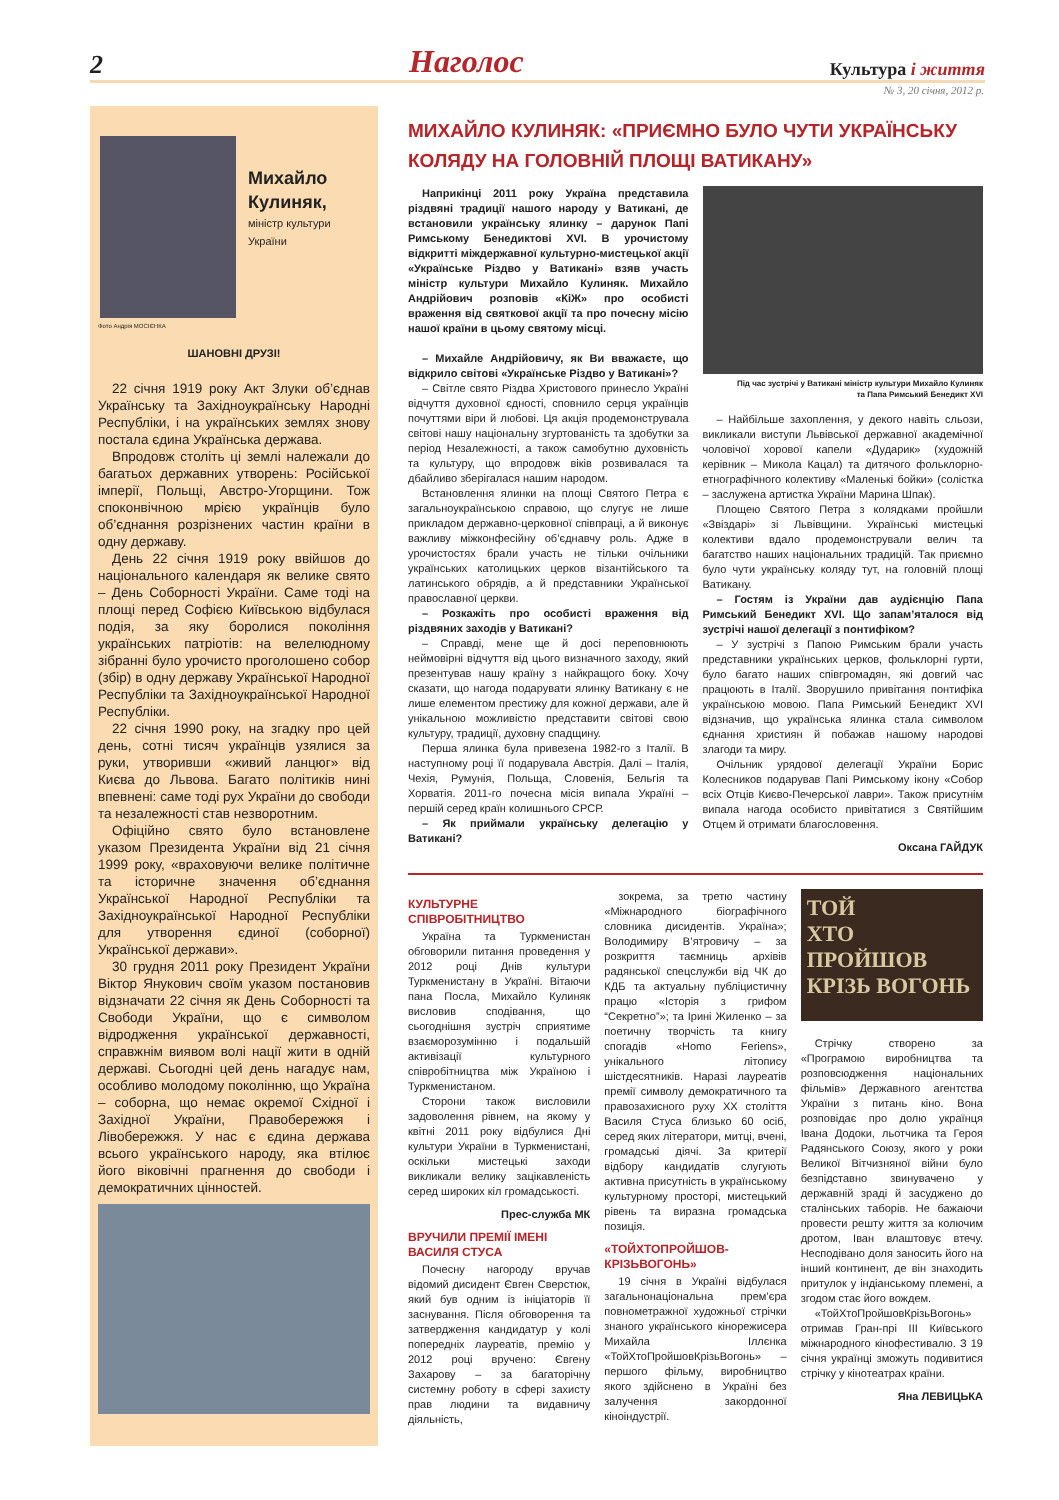2 Наголос Культура і життя
№ 3, 20 січня, 2012 р.
Михайло
Кулиняк,
міністр культури
України
Фото Андрія МОСІЄНКА
ШАНОВНІ ДРУЗІ!
22 січня 1919 року Акт Злуки об’єднав Українську та Західноукраїнську Народні Республіки, і на українських землях знову постала єдина Українська держава.
Впродовж століть ці землі належали до багатьох державних утворень: Російської імперії, Польщі, Австро-Угорщини. Тож споконвічною мрією українців було об’єднання розрізнених частин країни в одну державу.
День 22 січня 1919 року ввійшов до національного календаря як велике свято – День Соборності України. Саме тоді на площі перед Софією Київською відбулася подія, за яку боролися покоління українських патріотів: на велелюдному зібранні було урочисто проголошено собор (збір) в одну державу Української Народної Республіки та Західноукраїнської Народної Республіки.
22 січня 1990 року, на згадку про цей день, сотні тисяч українців узялися за руки, утворивши «живий ланцюг» від Києва до Львова. Багато політиків нині впевнені: саме тоді рух України до свободи та незалежності став незворотним.
Офіційно свято було встановлене указом Президента України від 21 січня 1999 року, «враховуючи велике політичне та історичне значення об’єднання Української Народної Республіки та Західноукраїнської Народної Республіки для утворення єдиної (соборної) Української держави».
30 грудня 2011 року Президент України Віктор Янукович своїм указом постановив відзначати 22 січня як День Соборності та Свободи України, що є символом відродження української державності, справжнім виявом волі нації жити в одній державі. Сьогодні цей день нагадує нам, особливо молодому поколінню, що Україна – соборна, що немає окремої Східної і Західної України, Правобережжя і Лівобережжя. У нас є єдина держава всього українського народу, яка втілює його віковічні прагнення до свободи і демократичних цінностей.
МИХАЙЛО КУЛИНЯК: «ПРИЄМНО БУЛО ЧУТИ УКРАЇНСЬКУ КОЛЯДУ НА ГОЛОВНІЙ ПЛОЩІ ВАТИКАНУ»
Наприкінці 2011 року Україна представила різдвяні традиції нашого народу у Ватикані, де встановили українську ялинку – дарунок Папі Римському Бенедиктові XVI. В урочистому відкритті міждержавної культурно-мистецької акції «Українське Різдво у Ватикані» взяв участь міністр культури Михайло Кулиняк. Михайло Андрійович розповів «КіЖ» про особисті враження від святкової акції та про почесну місію нашої країни в цьому святому місці.
– Михайле Андрійовичу, як Ви вважаєте, що відкрило світові «Українське Різдво у Ватикані»?
– Світле свято Різдва Христового принесло Україні відчуття духовної єдності, сповнило серця українців почуттями віри й любові. Ця акція продемонструвала світові нашу національну згуртованість та здобутки за період Незалежності, а також самобутню духовність та культуру, що впродовж віків розвивалася та дбайливо зберігалася нашим народом.
Встановлення ялинки на площі Святого Петра є загальноукраїнською справою, що слугує не лише прикладом державно-церковної співпраці, а й виконує важливу міжконфесійну об’єднавчу роль. Адже в урочистостях брали участь не тільки очільники українських католицьких церков візантійського та латинського обрядів, а й представники Української православної церкви.
– Розкажіть про особисті враження від різдвяних заходів у Ватикані?
– Справді, мене ще й досі переповнюють неймовірні відчуття від цього визначного заходу, який презентував нашу країну з найкращого боку. Хочу сказати, що нагода подарувати ялинку Ватикану є не лише елементом престижу для кожної держави, але й унікальною можливістю представити світові свою культуру, традиції, духовну спадщину.
Перша ялинка була привезена 1982-го з Італії. В наступному році її подарувала Австрія. Далі – Італія, Чехія, Румунія, Польща, Словенія, Бельгія та Хорватія. 2011-го почесна місія випала Україні – першій серед країн колишнього СРСР.
– Як приймали українську делегацію у Ватикані?
Під час зустрічі у Ватикані міністр культури Михайло Кулиняк
та Папа Римський Бенедикт XVI
– Найбільше захоплення, у декого навіть сльози, викликали виступи Львівської державної академічної чоловічої хорової капели «Дударик» (художній керівник – Микола Кацал) та дитячого фольклорно-етнографічного колективу «Маленькі бойки» (солістка – заслужена артистка України Марина Шпак).
Площею Святого Петра з колядками пройшли «Звіздарі» зі Львівщини. Українські мистецькі колективи вдало продемонстрували велич та багатство наших національних традицій. Так приємно було чути українську коляду тут, на головній площі Ватикану.
– Гостям із України дав аудієнцію Папа Римський Бенедикт XVI. Що запам’яталося від зустрічі нашої делегації з понтифіком?
– У зустрічі з Папою Римським брали участь представники українських церков, фольклорні гурти, було багато наших співгромадян, які довгий час працюють в Італії. Зворушило привітання понтифіка українською мовою. Папа Римський Бенедикт XVI відзначив, що українська ялинка стала символом єднання християн й побажав нашому народові злагоди та миру.
Очільник урядової делегації України Борис Колесников подарував Папі Римському ікону «Собор всіх Отців Києво-Печерської лаври». Також присутнім випала нагода особисто привітатися з Святійшим Отцем й отримати благословення.
Оксана ГАЙДУК
КУЛЬТУРНЕ СПІВРОБІТНИЦТВО
Україна та Туркменистан обговорили питання проведення у 2012 році Днів культури Туркменистану в Україні. Вітаючи пана Посла, Михайло Кулиняк висловив сподівання, що сьогоднішня зустріч сприятиме взаєморозумінню і подальшій активізації культурного співробітництва між Україною і Туркменистаном.
Сторони також висловили задоволення рівнем, на якому у квітні 2011 року відбулися Дні культури України в Туркменистані, оскільки мистецькі заходи викликали велику зацікавленість серед широких кіл громадськості.
Прес-служба МК
ВРУЧИЛИ ПРЕМІЇ ІМЕНІ ВАСИЛЯ СТУСА
Почесну нагороду вручав відомий дисидент Євген Сверстюк, який був одним із ініціаторів її заснування. Після обговорення та затвердження кандидатур у колі попередніх лауреатів, премію у 2012 році вручено: Євгену Захарову – за багаторічну системну роботу в сфері захисту прав людини та видавничу діяльність,
зокрема, за третю частину «Міжнародного біографічного словника дисидентів. Україна»; Володимиру В’ятровичу – за розкриття таємниць архівів радянської спецслужби від ЧК до КДБ та актуальну публіцистичну працю «Історія з грифом “Секретно”»; та Ірині Жиленко – за поетичну творчість та книгу спогадів «Homo Feriens», унікального літопису шістдесятників. Наразі лауреатів премії символу демократичного та правозахисного руху XX століття Василя Стуса близько 60 осіб, серед яких літератори, митці, вчені, громадські діячі. За критерії відбору кандидатів слугують активна присутність в українському культурному просторі, мистецький рівень та виразна громадська позиція.
«ТОЙХТОПРОЙШОВ-КРІЗЬВОГОНЬ»
19 січня в Україні відбулася загальнонаціональна прем’єра повнометражної художньої стрічки знаного українського кінорежисера Михайла Іллєнка «ТойХтоПройшовКрізьВогонь» – першого фільму, виробництво якого здійснено в Україні без залучення закордонної кіноіндустрії.
ТОЙ
ХТО ПРОЙШОВ КРІЗЬ ВОГОНЬ
Стрічку створено за «Програмою виробництва та розповсюдження національних фільмів» Державного агентства України з питань кіно. Вона розповідає про долю українця Івана Додоки, льотчика та Героя Радянського Союзу, якого у роки Великої Вітчизняної війни було безпідставно звинувачено у державній зраді й засуджено до сталінських таборів. Не бажаючи провести решту життя за колючим дротом, Іван влаштовує втечу. Несподівано доля заносить його на інший континент, де він знаходить притулок у індіанському племені, а згодом стає його вождем.
«ТойХтоПройшовКрізьВогонь» отримав Гран-прі III Київського міжнародного кінофестивалю. З 19 січня українці зможуть подивитися стрічку у кінотеатрах країни.
Яна ЛЕВИЦЬКА